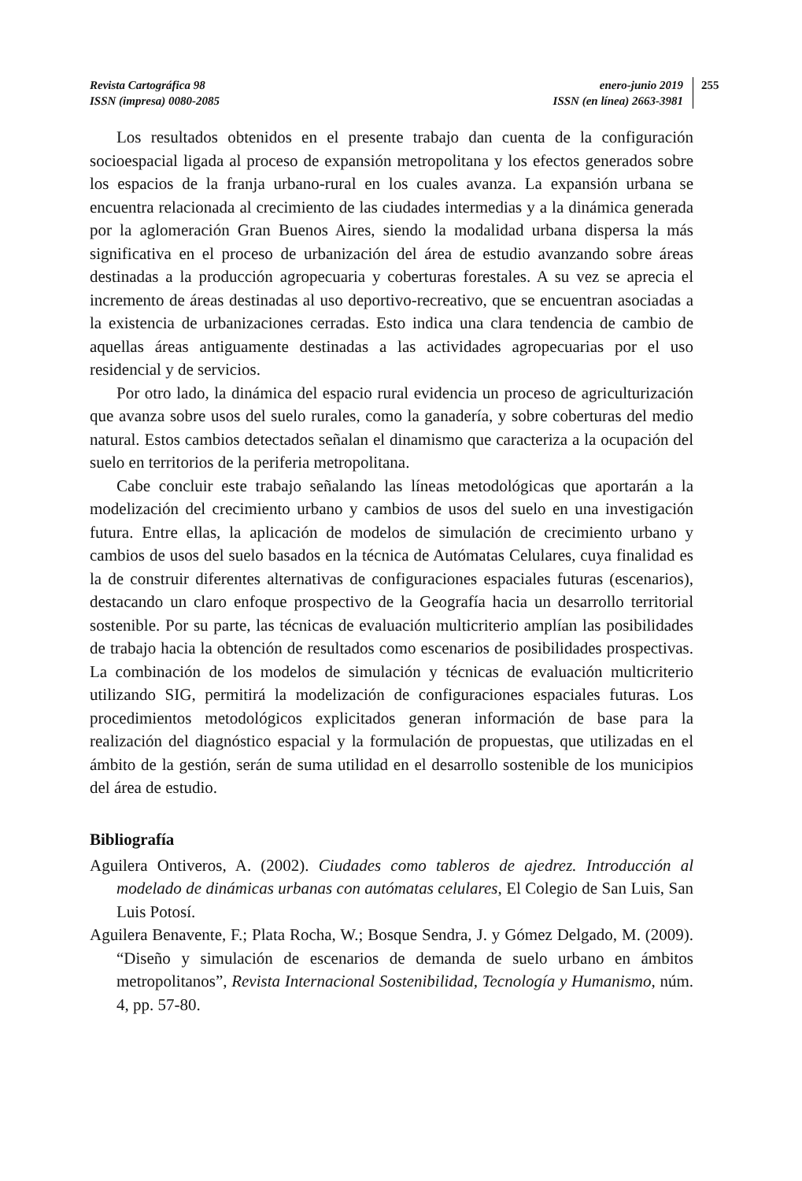Revista Cartográfica 98
ISSN (impresa) 0080-2085
enero-junio 2019
ISSN (en línea) 2663-3981
255
Los resultados obtenidos en el presente trabajo dan cuenta de la configuración socioespacial ligada al proceso de expansión metropolitana y los efectos generados sobre los espacios de la franja urbano-rural en los cuales avanza. La expansión urbana se encuentra relacionada al crecimiento de las ciudades intermedias y a la dinámica generada por la aglomeración Gran Buenos Aires, siendo la modalidad urbana dispersa la más significativa en el proceso de urbanización del área de estudio avanzando sobre áreas destinadas a la producción agropecuaria y coberturas forestales. A su vez se aprecia el incremento de áreas destinadas al uso deportivo-recreativo, que se encuentran asociadas a la existencia de urbanizaciones cerradas. Esto indica una clara tendencia de cambio de aquellas áreas antiguamente destinadas a las actividades agropecuarias por el uso residencial y de servicios.
Por otro lado, la dinámica del espacio rural evidencia un proceso de agriculturización que avanza sobre usos del suelo rurales, como la ganadería, y sobre coberturas del medio natural. Estos cambios detectados señalan el dinamismo que caracteriza a la ocupación del suelo en territorios de la periferia metropolitana.
Cabe concluir este trabajo señalando las líneas metodológicas que aportarán a la modelización del crecimiento urbano y cambios de usos del suelo en una investigación futura. Entre ellas, la aplicación de modelos de simulación de crecimiento urbano y cambios de usos del suelo basados en la técnica de Autómatas Celulares, cuya finalidad es la de construir diferentes alternativas de configuraciones espaciales futuras (escenarios), destacando un claro enfoque prospectivo de la Geografía hacia un desarrollo territorial sostenible. Por su parte, las técnicas de evaluación multicriterio amplían las posibilidades de trabajo hacia la obtención de resultados como escenarios de posibilidades prospectivas. La combinación de los modelos de simulación y técnicas de evaluación multicriterio utilizando SIG, permitirá la modelización de configuraciones espaciales futuras. Los procedimientos metodológicos explicitados generan información de base para la realización del diagnóstico espacial y la formulación de propuestas, que utilizadas en el ámbito de la gestión, serán de suma utilidad en el desarrollo sostenible de los municipios del área de estudio.
Bibliografía
Aguilera Ontiveros, A. (2002). Ciudades como tableros de ajedrez. Introducción al modelado de dinámicas urbanas con autómatas celulares, El Colegio de San Luis, San Luis Potosí.
Aguilera Benavente, F.; Plata Rocha, W.; Bosque Sendra, J. y Gómez Delgado, M. (2009). “Diseño y simulación de escenarios de demanda de suelo urbano en ámbitos metropolitanos”, Revista Internacional Sostenibilidad, Tecnología y Humanismo, núm. 4, pp. 57-80.